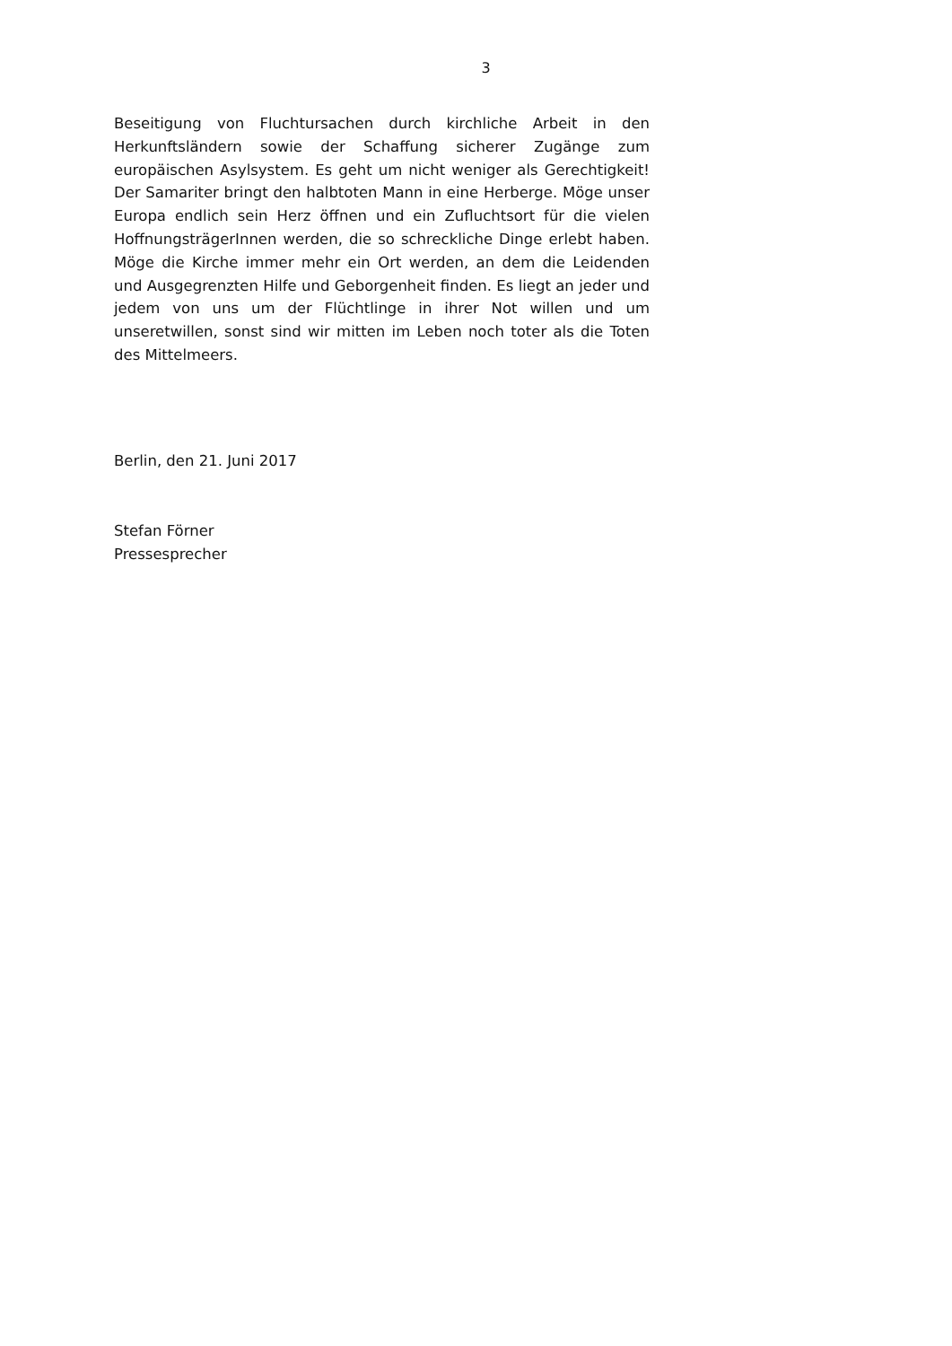3
Beseitigung von Fluchtursachen durch kirchliche Arbeit in den Herkunftsländern sowie der Schaffung sicherer Zugänge zum europäischen Asylsystem. Es geht um nicht weniger als Gerechtigkeit! Der Samariter bringt den halbtoten Mann in eine Herberge. Möge unser Europa endlich sein Herz öffnen und ein Zufluchtsort für die vielen HoffnungsträgerInnen werden, die so schreckliche Dinge erlebt haben. Möge die Kirche immer mehr ein Ort werden, an dem die Leidenden und Ausgegrenzten Hilfe und Geborgenheit finden. Es liegt an jeder und jedem von uns um der Flüchtlinge in ihrer Not willen und um unseretwillen, sonst sind wir mitten im Leben noch toter als die Toten des Mittelmeers.
Berlin, den 21. Juni 2017
Stefan Förner
Pressesprecher